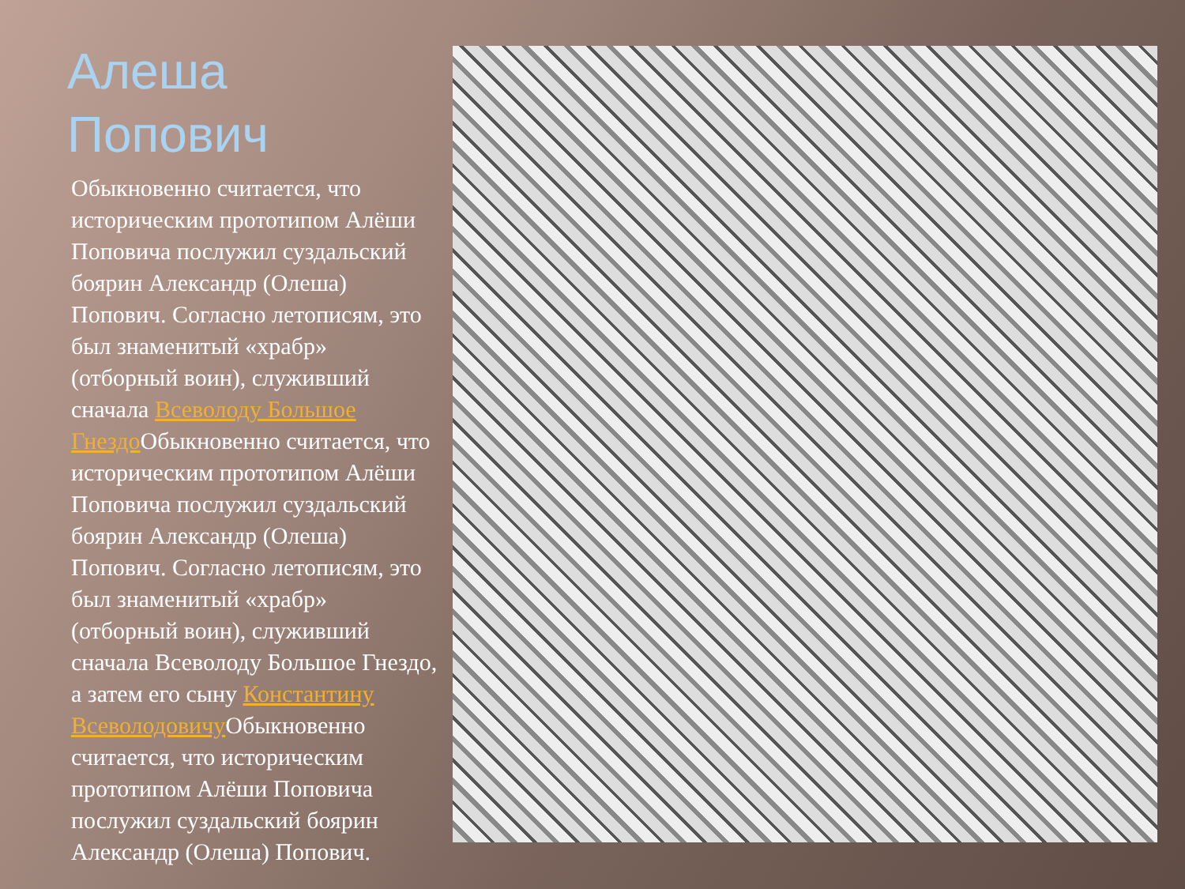Алеша
Попович
Обыкновенно считается, что историческим прототипом Алёши Поповича послужил суздальский боярин Александр (Олеша) Попович. Согласно летописям, это был знаменитый «храбр» (отборный воин), служивший сначала Всеволоду Большое Гнездо Обыкновенно считается, что историческим прототипом Алёши Поповича послужил суздальский боярин Александр (Олеша) Попович. Согласно летописям, это был знаменитый «храбр» (отборный воин), служивший сначала Всеволоду Большое Гнездо, а затем его сыну Константину Всеволодовичу Обыкновенно считается, что историческим прототипом Алёши Поповича послужил суздальский боярин Александр (Олеша) Попович.